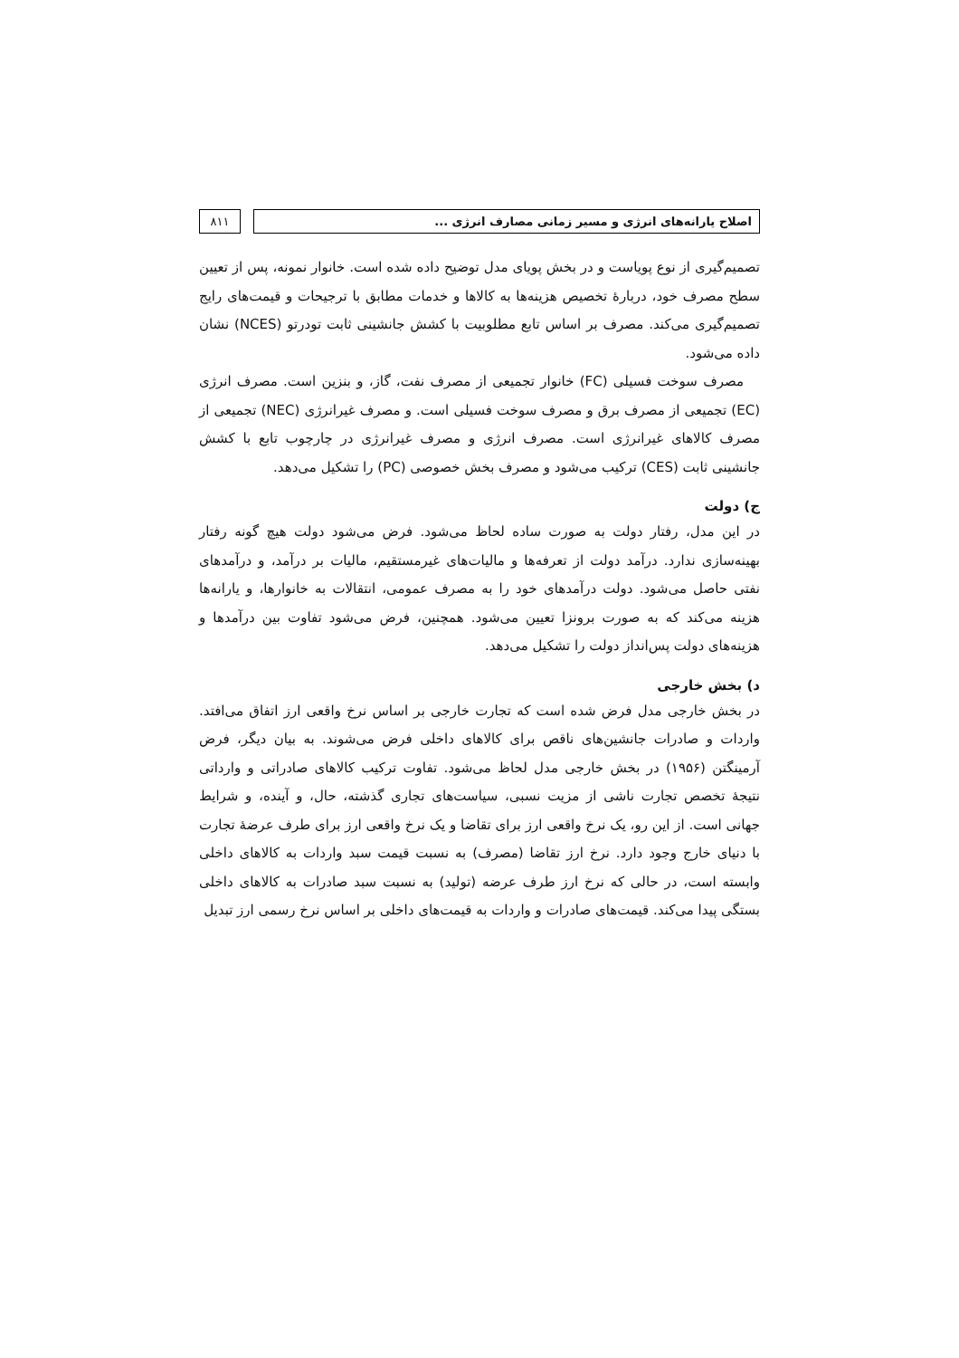اصلاح یارانه‌های انرژی و مسیر زمانی مصارف انرژی ...
۸۱۱
تصمیم‌گیری از نوع پویاست و در بخش پویای مدل توضیح داده شده است. خانوار نمونه، پس از تعیین سطح مصرف خود، دربارهٔ تخصیص هزینه‌ها به کالاها و خدمات مطابق با ترجیحات و قیمت‌های رایج تصمیم‌گیری می‌کند. مصرف بر اساس تابع مطلوبیت با کشش جانشینی ثابت تودرتو (NCES) نشان داده می‌شود.
مصرف سوخت فسیلی (FC) خانوار تجمیعی از مصرف نفت، گاز، و بنزین است. مصرف انرژی (EC) تجمیعی از مصرف برق و مصرف سوخت فسیلی است. و مصرف غیرانرژی (NEC) تجمیعی از مصرف کالاهای غیرانرژی است. مصرف انرژی و مصرف غیرانرژی در چارچوب تابع با کشش جانشینی ثابت (CES) ترکیب می‌شود و مصرف بخش خصوصی (PC) را تشکیل می‌دهد.
ج) دولت
در این مدل، رفتار دولت به صورت ساده لحاظ می‌شود. فرض می‌شود دولت هیچ گونه رفتار بهینه‌سازی ندارد. درآمد دولت از تعرفه‌ها و مالیات‌های غیرمستقیم، مالیات بر درآمد، و درآمدهای نفتی حاصل می‌شود. دولت درآمدهای خود را به مصرف عمومی، انتقالات به خانوارها، و یارانه‌ها هزینه می‌کند که به صورت برونزا تعیین می‌شود. همچنین، فرض می‌شود تفاوت بین درآمدها و هزینه‌های دولت پس‌انداز دولت را تشکیل می‌دهد.
د) بخش خارجی
در بخش خارجی مدل فرض شده است که تجارت خارجی بر اساس نرخ واقعی ارز اتفاق می‌افتد. واردات و صادرات جانشین‌های ناقص برای کالاهای داخلی فرض می‌شوند. به بیان دیگر، فرض آرمینگتن (۱۹۵۶) در بخش خارجی مدل لحاظ می‌شود. تفاوت ترکیب کالاهای صادراتی و وارداتی نتیجهٔ تخصص تجارت ناشی از مزیت نسبی، سیاست‌های تجاری گذشته، حال، و آینده، و شرایط جهانی است. از این رو، یک نرخ واقعی ارز برای تقاضا و یک نرخ واقعی ارز برای طرف عرضهٔ تجارت با دنیای خارج وجود دارد. نرخ ارز تقاضا (مصرف) به نسبت قیمت سبد واردات به کالاهای داخلی وابسته است، در حالی که نرخ ارز طرف عرضه (تولید) به نسبت سبد صادرات به کالاهای داخلی بستگی پیدا می‌کند. قیمت‌های صادرات و واردات به قیمت‌های داخلی بر اساس نرخ رسمی ارز تبدیل